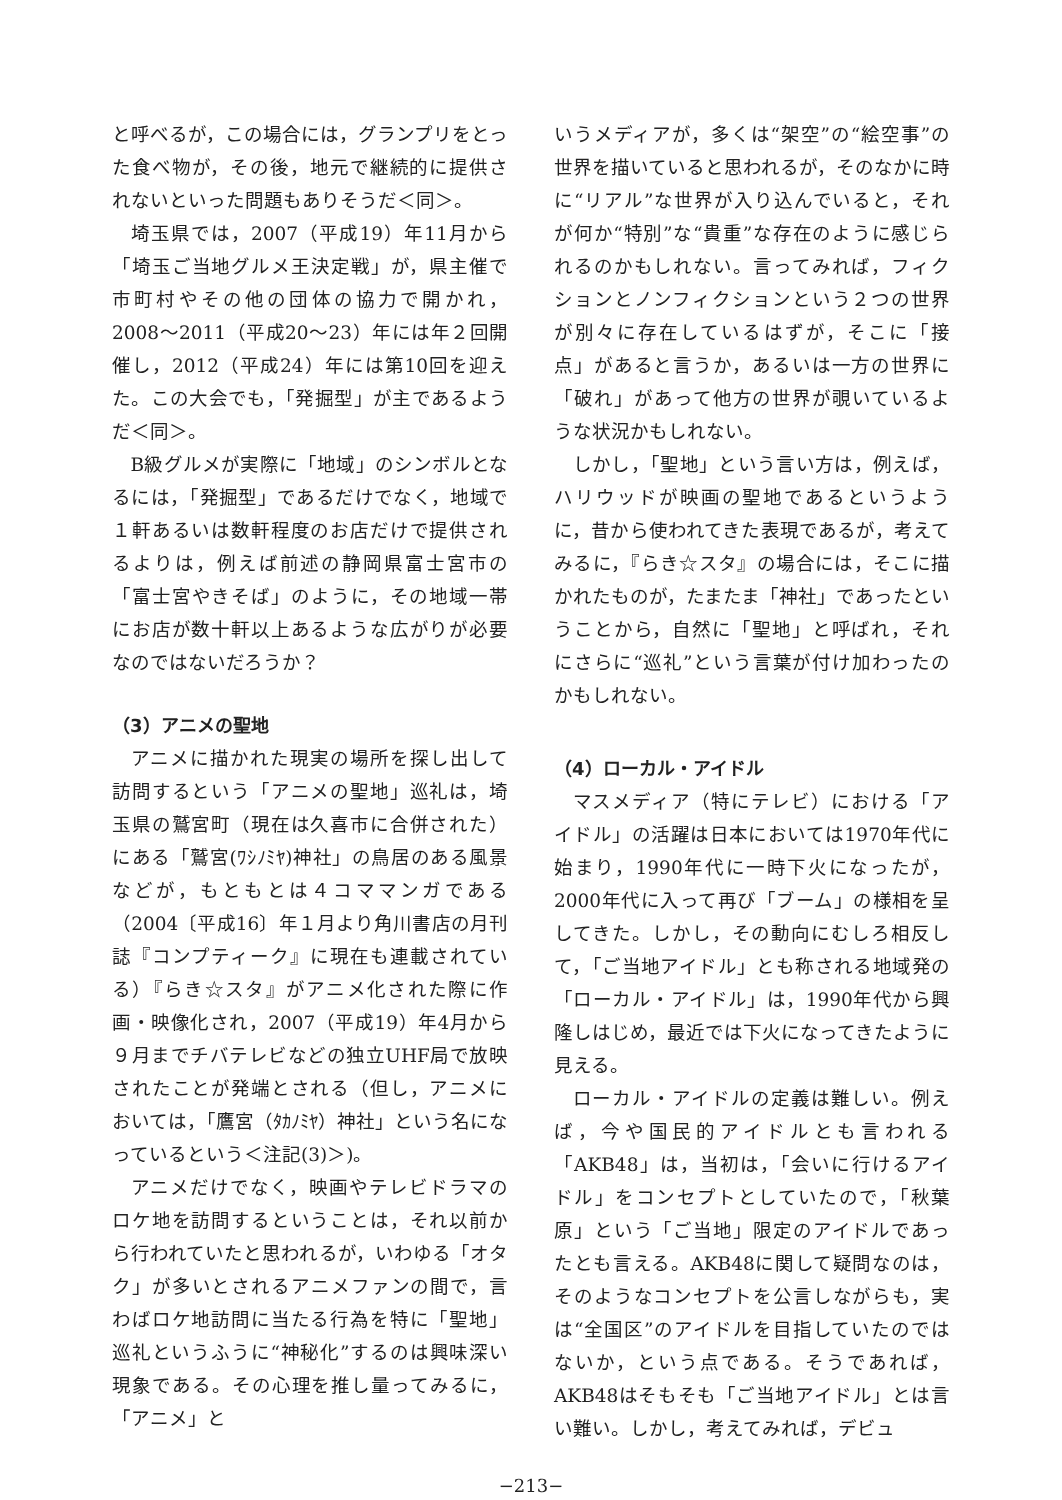と呼べるが，この場合には，グランプリをとった食べ物が，その後，地元で継続的に提供されないといった問題もありそうだ＜同＞。
埼玉県では，2007（平成19）年11月から「埼玉ご当地グルメ王決定戦」が，県主催で市町村やその他の団体の協力で開かれ，2008〜2011（平成20〜23）年には年２回開催し，2012（平成24）年には第10回を迎えた。この大会でも，「発掘型」が主であるようだ＜同＞。
B級グルメが実際に「地域」のシンボルとなるには，「発掘型」であるだけでなく，地域で１軒あるいは数軒程度のお店だけで提供されるよりは，例えば前述の静岡県富士宮市の「富士宮やきそば」のように，その地域一帯にお店が数十軒以上あるような広がりが必要なのではないだろうか？
（3）アニメの聖地
アニメに描かれた現実の場所を探し出して訪問するという「アニメの聖地」巡礼は，埼玉県の鷲宮町（現在は久喜市に合併された）にある「鷲宮(ﾜｼﾉﾐﾔ)神社」の鳥居のある風景などが，もともとは４コママンガである（2004〔平成16〕年１月より角川書店の月刊誌『コンプティーク』に現在も連載されている）『らき☆スタ』がアニメ化された際に作画・映像化され，2007（平成19）年4月から９月までチバテレビなどの独立UHF局で放映されたことが発端とされる（但し，アニメにおいては，「鷹宮（ﾀｶﾉﾐﾔ）神社」という名になっているという＜注記(3)＞)。
アニメだけでなく，映画やテレビドラマのロケ地を訪問するということは，それ以前から行われていたと思われるが，いわゆる「オタク」が多いとされるアニメファンの間で，言わばロケ地訪問に当たる行為を特に「聖地」巡礼というふうに“神秘化”するのは興味深い現象である。その心理を推し量ってみるに，「アニメ」と
いうメディアが，多くは“架空”の“絵空事”の世界を描いていると思われるが，そのなかに時に“リアル”な世界が入り込んでいると，それが何か“特別”な“貴重”な存在のように感じられるのかもしれない。言ってみれば，フィクションとノンフィクションという２つの世界が別々に存在しているはずが，そこに「接点」があると言うか，あるいは一方の世界に「破れ」があって他方の世界が覗いているような状況かもしれない。
しかし，「聖地」という言い方は，例えば，ハリウッドが映画の聖地であるというように，昔から使われてきた表現であるが，考えてみるに，『らき☆スタ』の場合には，そこに描かれたものが，たまたま「神社」であったということから，自然に「聖地」と呼ばれ，それにさらに“巡礼”という言葉が付け加わったのかもしれない。
（4）ローカル・アイドル
マスメディア（特にテレビ）における「アイドル」の活躍は日本においては1970年代に始まり，1990年代に一時下火になったが，2000年代に入って再び「ブーム」の様相を呈してきた。しかし，その動向にむしろ相反して，「ご当地アイドル」とも称される地域発の「ローカル・アイドル」は，1990年代から興隆しはじめ，最近では下火になってきたように見える。
ローカル・アイドルの定義は難しい。例えば，今や国民的アイドルとも言われる「AKB48」は，当初は，「会いに行けるアイドル」をコンセプトとしていたので，「秋葉原」という「ご当地」限定のアイドルであったとも言える。AKB48に関して疑問なのは，そのようなコンセプトを公言しながらも，実は“全国区”のアイドルを目指していたのではないか，という点である。そうであれば，AKB48はそもそも「ご当地アイドル」とは言い難い。しかし，考えてみれば，デビュ
−213−